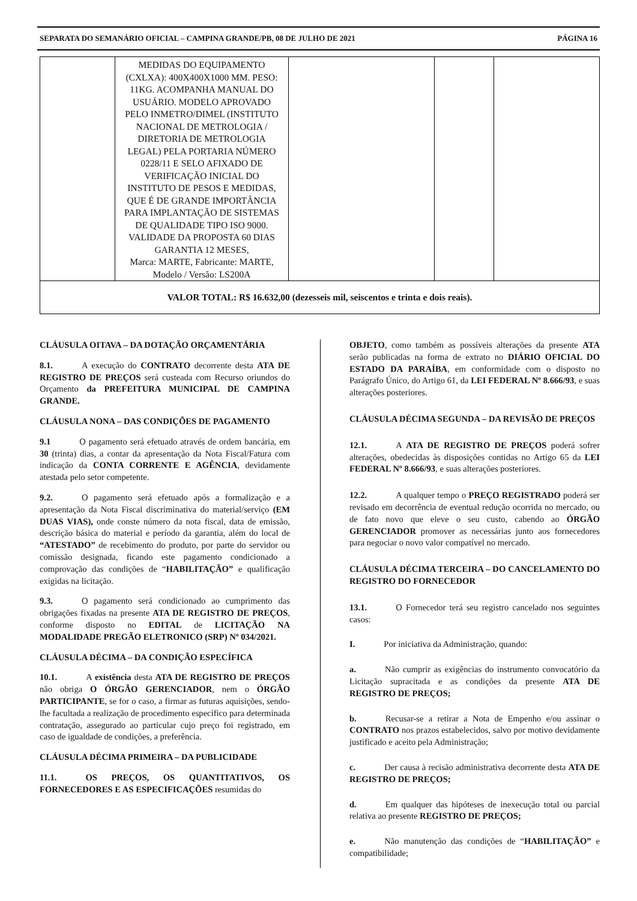SEPARATA DO SEMANÁRIO OFICIAL – CAMPINA GRANDE/PB, 08 DE JULHO DE 2021 PÁGINA 16
| | MEDIDAS DO EQUIPAMENTO (CXLXA): 400X400X1000 MM. PESO: 11KG. ACOMPANHA MANUAL DO USUÁRIO. MODELO APROVADO PELO INMETRO/DIMEL (INSTITUTO NACIONAL DE METROLOGIA / DIRETORIA DE METROLOGIA LEGAL) PELA PORTARIA NÚMERO 0228/11 E SELO AFIXADO DE VERIFICAÇÃO INICIAL DO INSTITUTO DE PESOS E MEDIDAS, QUE É DE GRANDE IMPORTÂNCIA PARA IMPLANTAÇÃO DE SISTEMAS DE QUALIDADE TIPO ISO 9000. VALIDADE DA PROPOSTA 60 DIAS GARANTIA 12 MESES, Marca: MARTE, Fabricante: MARTE, Modelo / Versão: LS200A | | | |
| VALOR TOTAL: R$ 16.632,00 (dezesseis mil, seiscentos e trinta e dois reais). | | | | |
CLÁUSULA OITAVA – DA DOTAÇÃO ORÇAMENTÁRIA
8.1. A execução do CONTRATO decorrente desta ATA DE REGISTRO DE PREÇOS será custeada com Recurso oriundos do Orçamento da PREFEITURA MUNICIPAL DE CAMPINA GRANDE.
CLÁUSULA NONA – DAS CONDIÇÕES DE PAGAMENTO
9.1 O pagamento será efetuado através de ordem bancária, em 30 (trinta) dias, a contar da apresentação da Nota Fiscal/Fatura com indicação da CONTA CORRENTE E AGÊNCIA, devidamente atestada pelo setor competente.
9.2. O pagamento será efetuado após a formalização e a apresentação da Nota Fiscal discriminativa do material/serviço (EM DUAS VIAS), onde conste número da nota fiscal, data de emissão, descrição básica do material e período da garantia, além do local de “ATESTADO” de recebimento do produto, por parte do servidor ou comissão designada, ficando este pagamento condicionado a comprovação das condições de “HABILITAÇÃO” e qualificação exigidas na licitação.
9.3. O pagamento será condicionado ao cumprimento das obrigações fixadas na presente ATA DE REGISTRO DE PREÇOS, conforme disposto no EDITAL de LICITAÇÃO NA MODALIDADE PREGÃO ELETRONICO (SRP) Nº 034/2021.
CLÁUSULA DÉCIMA – DA CONDIÇÃO ESPECÍFICA
10.1. A existência desta ATA DE REGISTRO DE PREÇOS não obriga O ÓRGÃO GERENCIADOR, nem o ÓRGÃO PARTICIPANTE, se for o caso, a firmar as futuras aquisições, sendo-lhe facultada a realização de procedimento específico para determinada contratação, assegurado ao particular cujo preço foi registrado, em caso de igualdade de condições, a preferência.
CLÁUSULA DÉCIMA PRIMEIRA – DA PUBLICIDADE
11.1. OS PREÇOS, OS QUANTITATIVOS, OS FORNECEDORES E AS ESPECIFICAÇÕES resumidas do
OBJETO, como também as possíveis alterações da presente ATA serão publicadas na forma de extrato no DIÁRIO OFICIAL DO ESTADO DA PARAÍBA, em conformidade com o disposto no Parágrafo Único, do Artigo 61, da LEI FEDERAL Nº 8.666/93, e suas alterações posteriores.
CLÁUSULA DÉCIMA SEGUNDA – DA REVISÃO DE PREÇOS
12.1. A ATA DE REGISTRO DE PREÇOS poderá sofrer alterações, obedecidas às disposições contidas no Artigo 65 da LEI FEDERAL Nº 8.666/93, e suas alterações posteriores.
12.2. A qualquer tempo o PREÇO REGISTRADO poderá ser revisado em decorrência de eventual redução ocorrida no mercado, ou de fato novo que eleve o seu custo, cabendo ao ÓRGÃO GERENCIADOR promover as necessárias junto aos fornecedores para negociar o novo valor compatível no mercado.
CLÁUSULA DÉCIMA TERCEIRA – DO CANCELAMENTO DO REGISTRO DO FORNECEDOR
13.1. O Fornecedor terá seu registro cancelado nos seguintes casos:
I. Por iniciativa da Administração, quando:
a. Não cumprir as exigências do instrumento convocatório da Licitação supracitada e as condições da presente ATA DE REGISTRO DE PREÇOS;
b. Recusar-se a retirar a Nota de Empenho e/ou assinar o CONTRATO nos prazos estabelecidos, salvo por motivo devidamente justificado e aceito pela Administração;
c. Der causa à recisão administrativa decorrente desta ATA DE REGISTRO DE PREÇOS;
d. Em qualquer das hipóteses de inexecução total ou parcial relativa ao presente REGISTRO DE PREÇOS;
e. Não manutenção das condições de “HABILITAÇÃO” e compatibilidade;